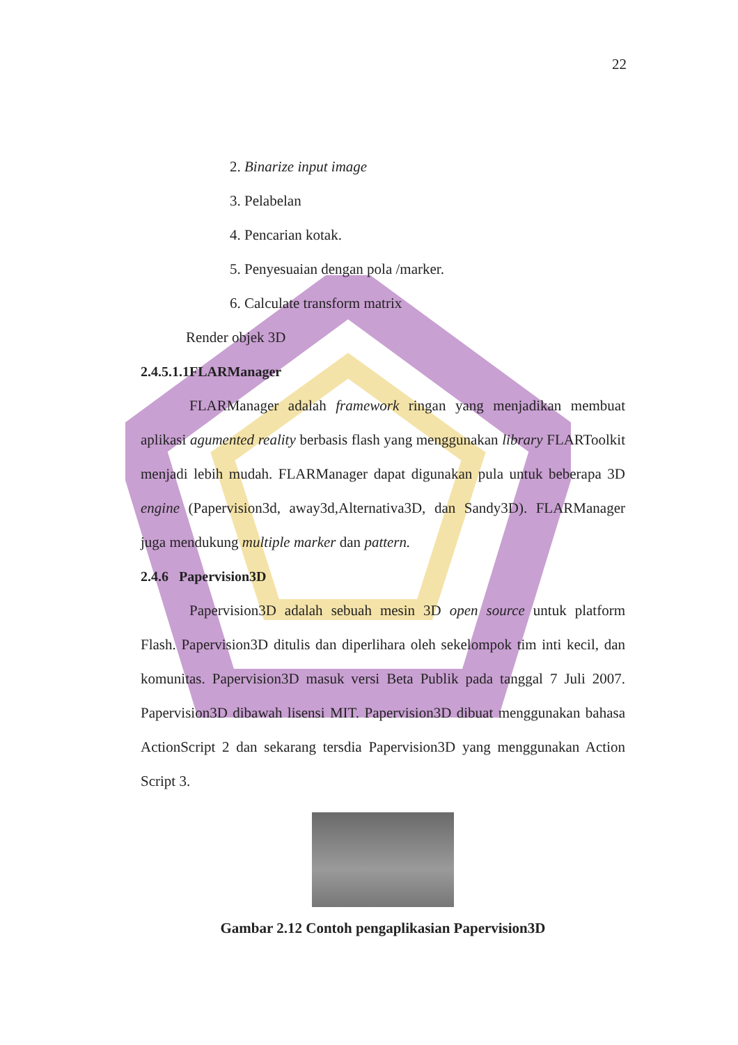22
2. Binarize input image
3. Pelabelan
4. Pencarian kotak.
5. Penyesuaian dengan pola /marker.
6. Calculate transform matrix
Render objek 3D
2.4.5.1.1FLARManager
FLARManager adalah framework ringan yang menjadikan membuat aplikasi agumented reality berbasis flash yang menggunakan library FLARToolkit menjadi lebih mudah. FLARManager dapat digunakan pula untuk beberapa 3D engine (Papervision3d, away3d,Alternativa3D, dan Sandy3D). FLARManager juga mendukung multiple marker dan pattern.
2.4.6 Papervision3D
Papervision3D adalah sebuah mesin 3D open source untuk platform Flash. Papervision3D ditulis dan diperlihara oleh sekelompok tim inti kecil, dan komunitas. Papervision3D masuk versi Beta Publik pada tanggal 7 Juli 2007. Papervision3D dibawah lisensi MIT. Papervision3D dibuat menggunakan bahasa ActionScript 2 dan sekarang tersdia Papervision3D yang menggunakan Action Script 3.
Gambar 2.12 Contoh pengaplikasian Papervision3D